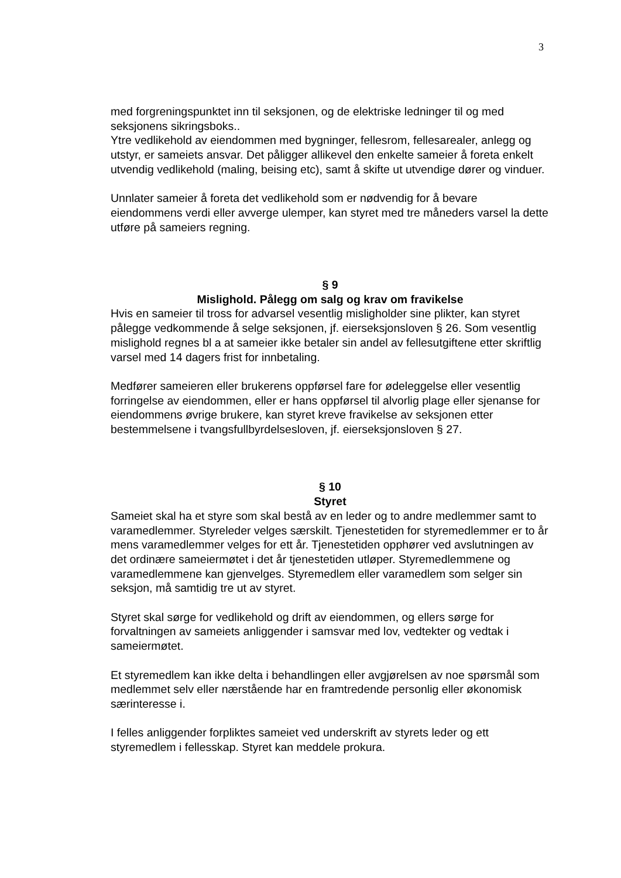3
med forgreningspunktet inn til seksjonen, og de elektriske ledninger til og med seksjonens sikringsboks..
Ytre vedlikehold av eiendommen med bygninger, fellesrom, fellesarealer, anlegg og utstyr, er sameiets ansvar. Det påligger allikevel den enkelte sameier å foreta enkelt utvendig vedlikehold (maling, beising etc), samt å skifte ut utvendige dører og vinduer.
Unnlater sameier å foreta det vedlikehold som er nødvendig for å bevare eiendommens verdi eller avverge ulemper, kan styret med tre måneders varsel la dette utføre på sameiers regning.
§ 9
Mislighold. Pålegg om salg og krav om fravikelse
Hvis en sameier til tross for advarsel vesentlig misligholder sine plikter, kan styret pålegge vedkommende å selge seksjonen, jf. eierseksjonsloven § 26. Som vesentlig mislighold regnes bl a at sameier ikke betaler sin andel av fellesutgiftene etter skriftlig varsel med 14 dagers frist for innbetaling.
Medfører sameieren eller brukerens oppførsel fare for ødeleggelse eller vesentlig forringelse av eiendommen, eller er hans oppførsel til alvorlig plage eller sjenanse for
eiendommens øvrige brukere, kan styret kreve fravikelse av seksjonen etter bestemmelsene i tvangsfullbyrdelsesloven, jf. eierseksjonsloven § 27.
§ 10
Styret
Sameiet skal ha et styre som skal bestå av en leder og to andre medlemmer samt to varamedlemmer. Styreleder velges særskilt. Tjenestetiden for styremedlemmer er to år mens varamedlemmer velges for ett år. Tjenestetiden opphører ved avslutningen av det ordinære sameiermøtet i det år tjenestetiden utløper. Styremedlemmene og varamedlemmene kan gjenvelges. Styremedlem eller varamedlem som selger sin seksjon, må samtidig tre ut av styret.
Styret skal sørge for vedlikehold og drift av eiendommen, og ellers sørge for forvaltningen av sameiets anliggender i samsvar med lov, vedtekter og vedtak i sameiermøtet.
Et styremedlem kan ikke delta i behandlingen eller avgjørelsen av noe spørsmål som medlemmet selv eller nærstående har en framtredende personlig eller økonomisk særinteresse i.
I felles anliggender forpliktes sameiet ved underskrift av styrets leder og ett styremedlem i fellesskap. Styret kan meddele prokura.